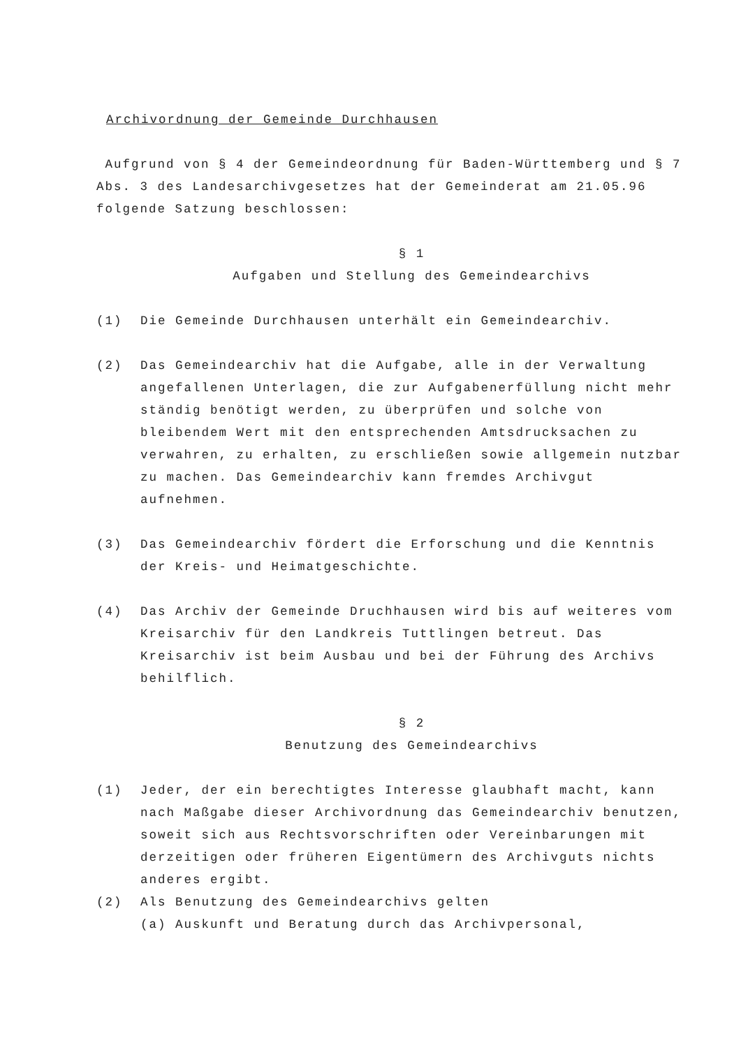Archivordnung der Gemeinde Durchhausen
Aufgrund von § 4 der Gemeindeordnung für Baden-Württemberg und § 7 Abs. 3 des Landesarchivgesetzes hat der Gemeinderat am 21.05.96 folgende Satzung beschlossen:
§ 1
Aufgaben und Stellung des Gemeindearchivs
(1) Die Gemeinde Durchhausen unterhält ein Gemeindearchiv.
(2) Das Gemeindearchiv hat die Aufgabe, alle in der Verwaltung angefallenen Unterlagen, die zur Aufgabenerfüllung nicht mehr ständig benötigt werden, zu überprüfen und solche von bleibendem Wert mit den entsprechenden Amtsdrucksachen zu verwahren, zu erhalten, zu erschließen sowie allgemein nutzbar zu machen. Das Gemeindearchiv kann fremdes Archivgut aufnehmen.
(3) Das Gemeindearchiv fördert die Erforschung und die Kenntnis der Kreis- und Heimatgeschichte.
(4) Das Archiv der Gemeinde Druchhausen wird bis auf weiteres vom Kreisarchiv für den Landkreis Tuttlingen betreut. Das Kreisarchiv ist beim Ausbau und bei der Führung des Archivs behilflich.
§ 2
Benutzung des Gemeindearchivs
(1) Jeder, der ein berechtigtes Interesse glaubhaft macht, kann nach Maßgabe dieser Archivordnung das Gemeindearchiv benutzen, soweit sich aus Rechtsvorschriften oder Vereinbarungen mit derzeitigen oder früheren Eigentümern des Archivguts nichts anderes ergibt.
(2) Als Benutzung des Gemeindearchivs gelten
(a) Auskunft und Beratung durch das Archivpersonal,